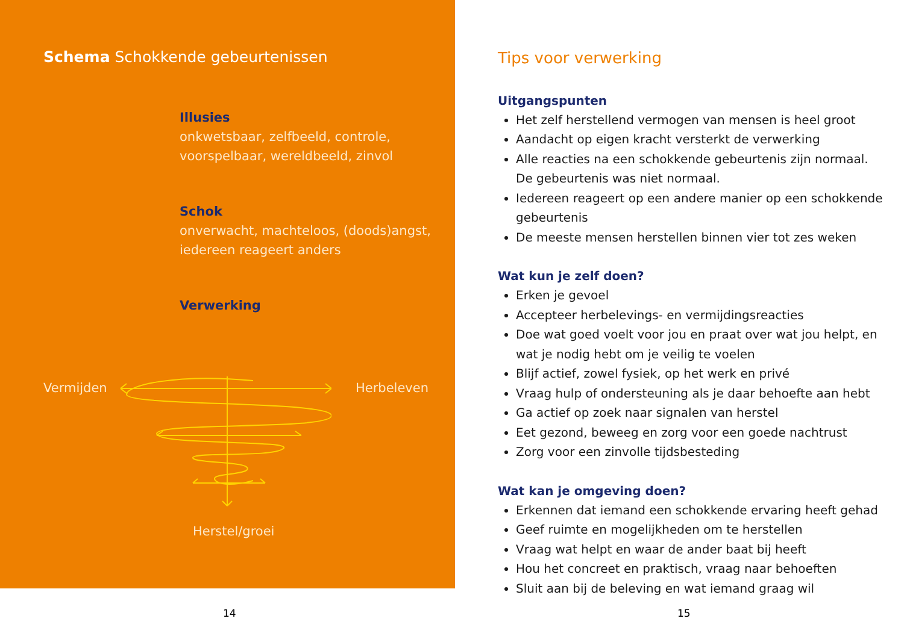Schema Schokkende gebeurtenissen
Illusies
onkwetsbaar, zelfbeeld, controle,
voorspelbaar, wereldbeeld, zinvol
Schok
onverwacht, machteloos, (doods)angst,
iedereen reageert anders
Verwerking
Vermijden Herbeleven
Herstel/groei
14
Tips voor verwerking
Uitgangspunten
Het zelf herstellend vermogen van mensen is heel groot
Aandacht op eigen kracht versterkt de verwerking
Alle reacties na een schokkende gebeurtenis zijn normaal. De gebeurtenis was niet normaal.
Iedereen reageert op een andere manier op een schokkende gebeurtenis
De meeste mensen herstellen binnen vier tot zes weken
Wat kun je zelf doen?
Erken je gevoel
Accepteer herbelevings- en vermijdingsreacties
Doe wat goed voelt voor jou en praat over wat jou helpt, en wat je nodig hebt om je veilig te voelen
Blijf actief, zowel fysiek, op het werk en privé
Vraag hulp of ondersteuning als je daar behoefte aan hebt
Ga actief op zoek naar signalen van herstel
Eet gezond, beweeg en zorg voor een goede nachtrust
Zorg voor een zinvolle tijdsbesteding
Wat kan je omgeving doen?
Erkennen dat iemand een schokkende ervaring heeft gehad
Geef ruimte en mogelijkheden om te herstellen
Vraag wat helpt en waar de ander baat bij heeft
Hou het concreet en praktisch, vraag naar behoeften
Sluit aan bij de beleving en wat iemand graag wil
15